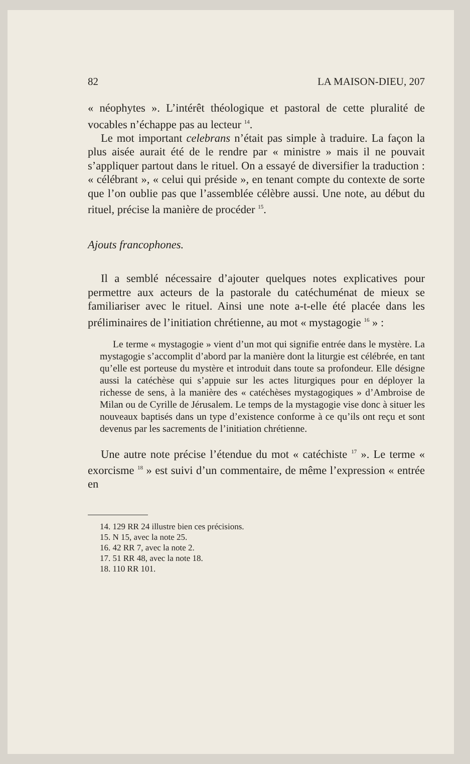82 LA MAISON-DIEU, 207
« néophytes ». L’intérêt théologique et pastoral de cette pluralité de vocables n’échappe pas au lecteur <sup>14</sup>.
Le mot important celebrans n’était pas simple à traduire. La façon la plus aisée aurait été de le rendre par « ministre » mais il ne pouvait s’appliquer partout dans le rituel. On a essayé de diversifier la traduction : « célébrant », « celui qui préside », en tenant compte du contexte de sorte que l’on oublie pas que l’assemblée célèbre aussi. Une note, au début du rituel, précise la manière de procéder <sup>15</sup>.
Ajouts francophones.
Il a semblé nécessaire d’ajouter quelques notes explicatives pour permettre aux acteurs de la pastorale du catéchuménat de mieux se familiariser avec le rituel. Ainsi une note a-t-elle été placée dans les préliminaires de l’initiation chrétienne, au mot « mystagogie <sup>16</sup> » :
Le terme « mystagogie » vient d’un mot qui signifie entrée dans le mystère. La mystagogie s’accomplit d’abord par la manière dont la liturgie est célébrée, en tant qu’elle est porteuse du mystère et introduit dans toute sa profondeur. Elle désigne aussi la catéchèse qui s’appuie sur les actes liturgiques pour en déployer la richesse de sens, à la manière des « catéchèses mystagogiques » d’Ambroise de Milan ou de Cyrille de Jérusalem. Le temps de la mystagogie vise donc à situer les nouveaux baptisés dans un type d’existence conforme à ce qu’ils ont reçu et sont devenus par les sacrements de l’initiation chrétienne.
Une autre note précise l’étendue du mot « catéchiste <sup>17</sup> ». Le terme « exorcisme <sup>18</sup> » est suivi d’un commentaire, de même l’expression « entrée en
14. 129 RR 24 illustre bien ces précisions.
15. N 15, avec la note 25.
16. 42 RR 7, avec la note 2.
17. 51 RR 48, avec la note 18.
18. 110 RR 101.